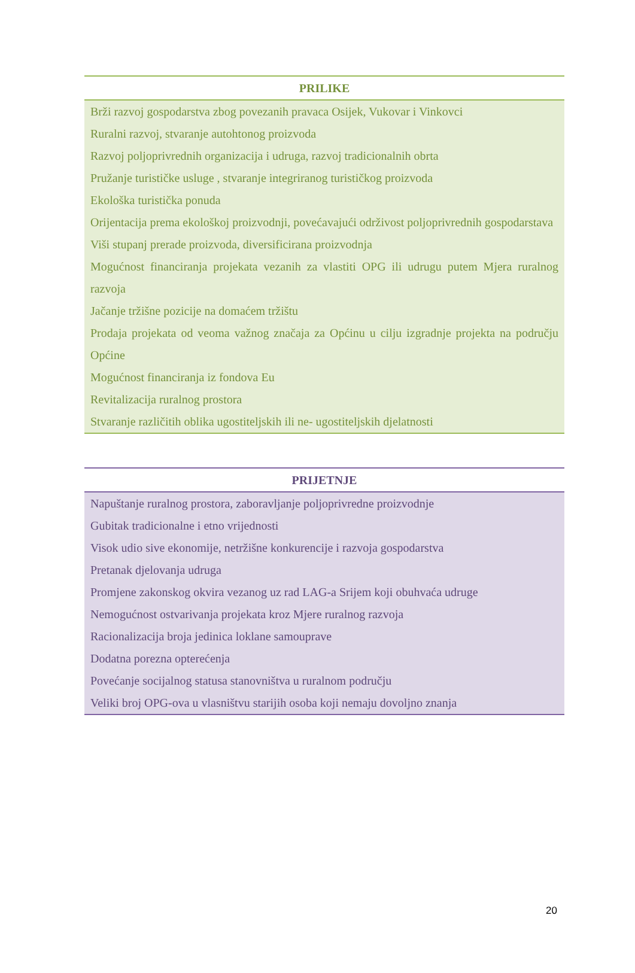| PRILIKE |
| --- |
| Brži razvoj gospodarstva zbog povezanih pravaca Osijek, Vukovar i Vinkovci Ruralni razvoj, stvaranje autohtonog proizvoda Razvoj poljoprivrednih organizacija i udruga, razvoj tradicionalnih obrta Pružanje turističke usluge , stvaranje integriranog turističkog proizvoda Ekološka turistička ponuda Orijentacija prema ekološkoj proizvodnji, povećavajući održivost poljoprivrednih gospodarstava Viši stupanj prerade proizvoda, diversificirana proizvodnja Mogućnost financiranja projekata vezanih za vlastiti OPG ili udrugu putem Mjera ruralnog razvoja Jačanje tržišne pozicije na domaćem tržištu Prodaja projekata od veoma važnog značaja za Općinu u cilju izgradnje projekta na području Općine Mogućnost financiranja iz fondova Eu Revitalizacija ruralnog prostora Stvaranje različitih oblika ugostiteljskih ili ne- ugostiteljskih djelatnosti |
| PRIJETNJE |
| --- |
| Napuštanje ruralnog prostora, zaboravljanje poljoprivredne proizvodnje Gubitak tradicionalne i etno vrijednosti Visok udio sive ekonomije, netržišne konkurencije i razvoja gospodarstva Pretanak djelovanja udruga Promjene zakonskog okvira vezanog uz rad LAG-a Srijem koji obuhvaća udruge Nemogućnost ostvarivanja projekata kroz Mjere ruralnog razvoja Racionalizacija broja jedinica loklane samouprave Dodatna porezna opterećenja Povećanje socijalnog statusa stanovništva u ruralnom području Veliki broj OPG-ova u vlasništvu starijih osoba koji nemaju dovoljno znanja |
20